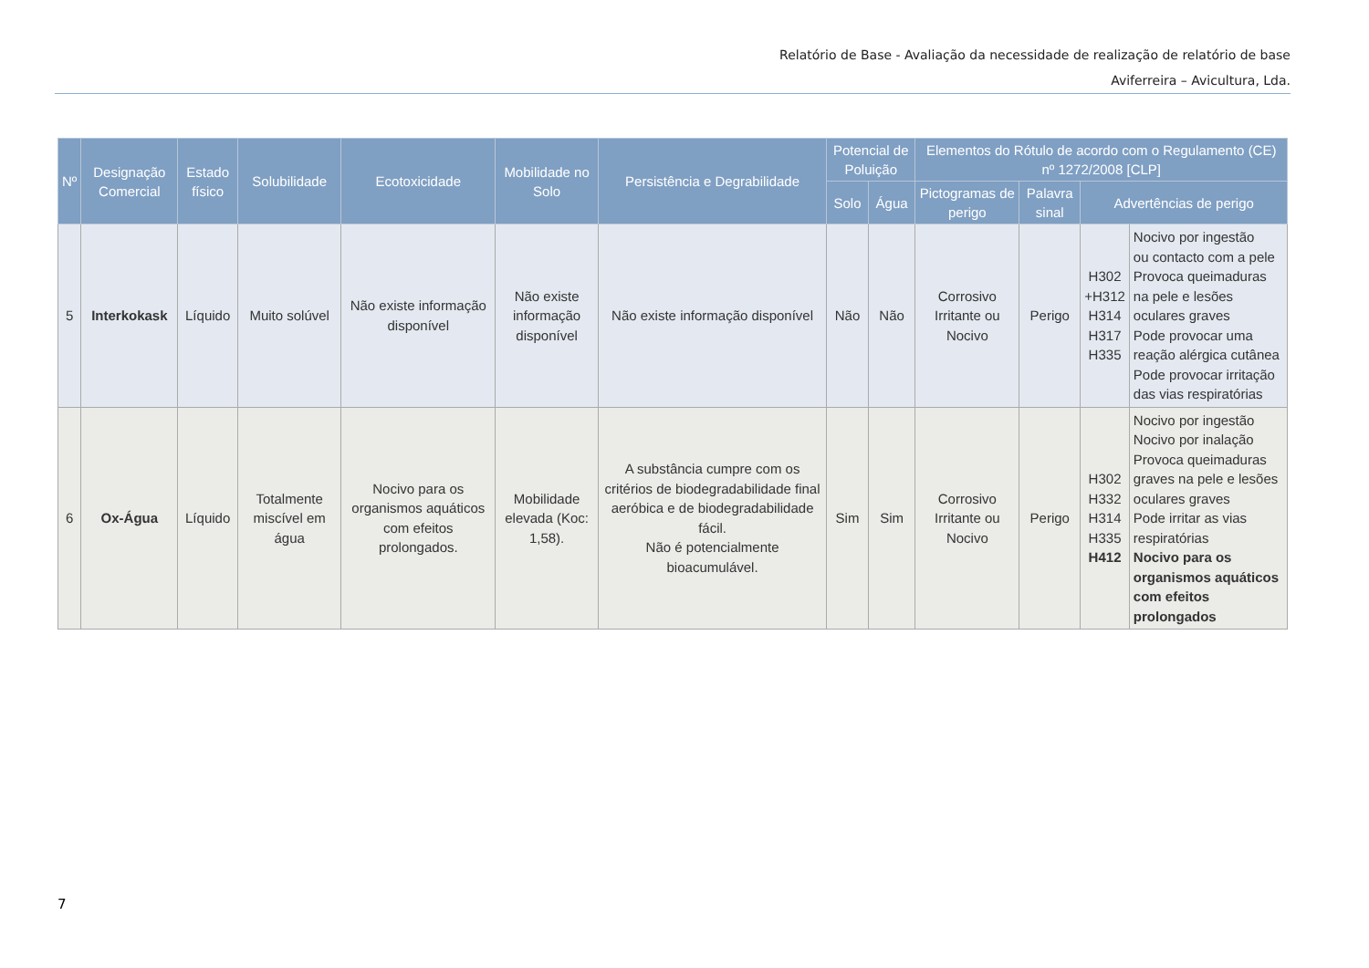Relatório de Base - Avaliação da necessidade de realização de relatório de base
Aviferreira – Avicultura, Lda.
| Nº | Designação Comercial | Estado físico | Solubilidade | Ecotoxicidade | Mobilidade no Solo | Persistência e Degrabilidade | Potencial de Poluição | | Elementos do Rótulo de acordo com o Regulamento (CE) nº 1272/2008 [CLP] | | | |
| --- | --- | --- | --- | --- | --- | --- | --- | --- | --- | --- | --- | --- |
| | | | | | | | Solo | Água | Pictogramas de perigo | Palavra sinal | Advertências de perigo | |
| 5 | Interkokask | Líquido | Muito solúvel | Não existe informação disponível | Não existe informação disponível | Não existe informação disponível | Não | Não | Corrosivo Irritante ou Nocivo | Perigo | H302 +H312 H314 H317 H335 | Nocivo por ingestão ou contacto com a pele Provoca queimaduras na pele e lesões oculares graves Pode provocar uma reação alérgica cutânea Pode provocar irritação das vias respiratórias |
| 6 | Ox-Água | Líquido | Totalmente miscível em água | Nocivo para os organismos aquáticos com efeitos prolongados. | Mobilidade elevada (Koc: 1,58). | A substância cumpre com os critérios de biodegradabilidade final aeróbica e de biodegradabilidade fácil. Não é potencialmente bioacumulável. | Sim | Sim | Corrosivo Irritante ou Nocivo | Perigo | H302 H332 H314 H335 H412 | Nocivo por ingestão Nocivo por inalação Provoca queimaduras graves na pele e lesões oculares graves Pode irritar as vias respiratórias Nocivo para os organismos aquáticos com efeitos prolongados |
7